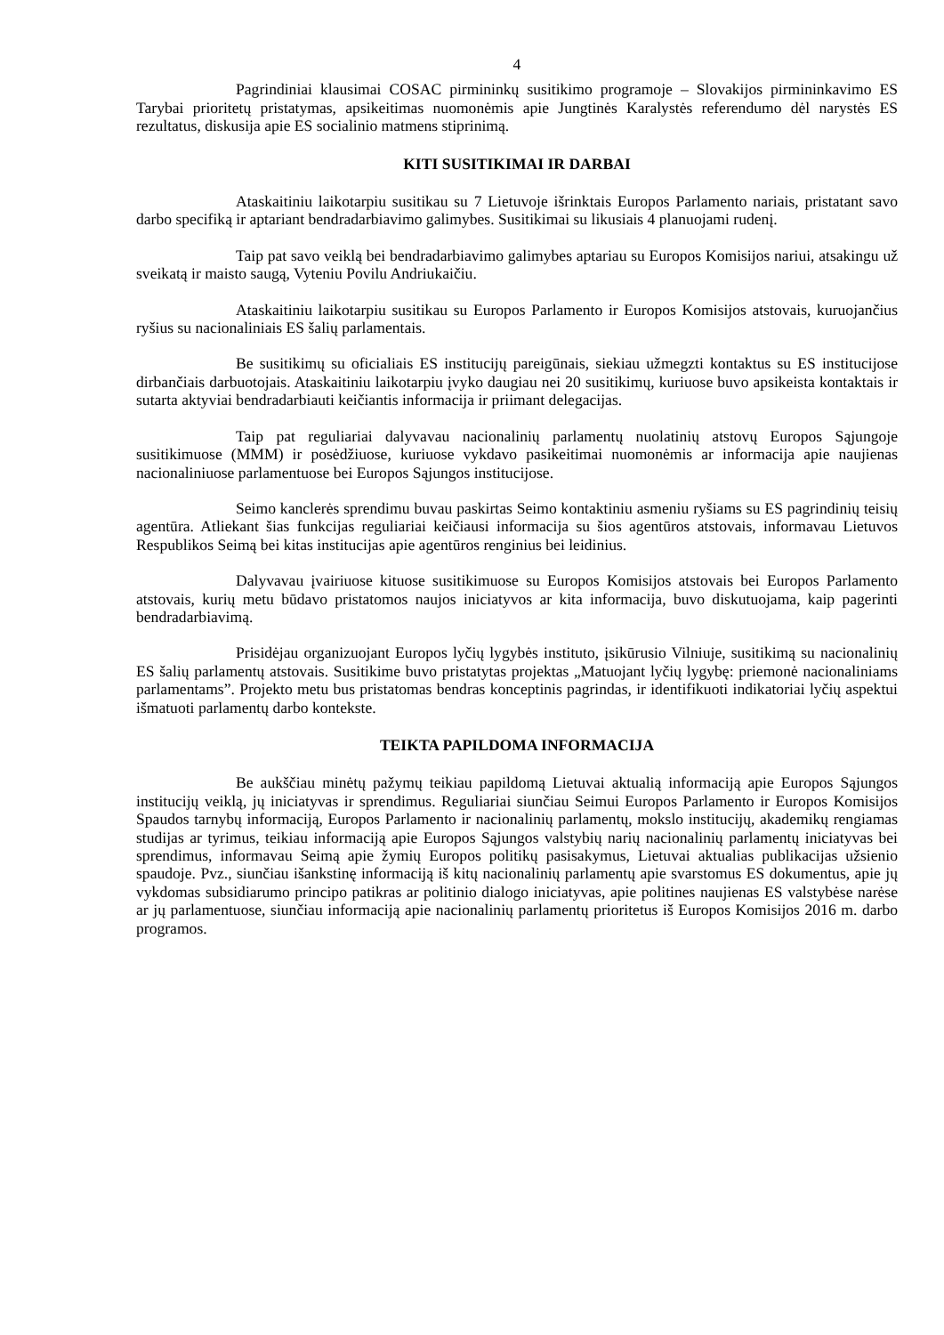4
Pagrindiniai klausimai COSAC pirmininkų susitikimo programoje – Slovakijos pirmininkavimo ES Tarybai prioritetų pristatymas, apsikeitimas nuomonėmis apie Jungtinės Karalystės referendumo dėl narystės ES rezultatus, diskusija apie ES socialinio matmens stiprinimą.
KITI SUSITIKIMAI IR DARBAI
Ataskaitiniu laikotarpiu susitikau su 7 Lietuvoje išrinktais Europos Parlamento nariais, pristatant savo darbo specifiką ir aptariant bendradarbiavimo galimybes. Susitikimai su likusiais 4 planuojami rudenį.
Taip pat savo veiklą bei bendradarbiavimo galimybes aptariau su Europos Komisijos nariui, atsakingu už sveikatą ir maisto saugą, Vyteniu Povilu Andriukaičiu.
Ataskaitiniu laikotarpiu susitikau su Europos Parlamento ir Europos Komisijos atstovais, kuruojančius ryšius su nacionaliniais ES šalių parlamentais.
Be susitikimų su oficialiais ES institucijų pareigūnais, siekiau užmegzti kontaktus su ES institucijose dirbančiais darbuotojais. Ataskaitiniu laikotarpiu įvyko daugiau nei 20 susitikimų, kuriuose buvo apsikeista kontaktais ir sutarta aktyviai bendradarbiauti keičiantis informacija ir priimant delegacijas.
Taip pat reguliariai dalyvavau nacionalinių parlamentų nuolatinių atstovų Europos Sąjungoje susitikimuose (MMM) ir posėdžiuose, kuriuose vykdavo pasikeitimai nuomonėmis ar informacija apie naujienas nacionaliniuose parlamentuose bei Europos Sąjungos institucijose.
Seimo kanclerės sprendimu buvau paskirtas Seimo kontaktiniu asmeniu ryšiams su ES pagrindinių teisių agentūra. Atliekant šias funkcijas reguliariai keičiausi informacija su šios agentūros atstovais, informavau Lietuvos Respublikos Seimą bei kitas institucijas apie agentūros renginius bei leidinius.
Dalyvavau įvairiuose kituose susitikimuose su Europos Komisijos atstovais bei Europos Parlamento atstovais, kurių metu būdavo pristatomos naujos iniciatyvos ar kita informacija, buvo diskutuojama, kaip pagerinti bendradarbiavimą.
Prisidėjau organizuojant Europos lyčių lygybės instituto, įsikūrusio Vilniuje, susitikimą su nacionalinių ES šalių parlamentų atstovais. Susitikime buvo pristatytas projektas „Matuojant lyčių lygybę: priemonė nacionaliniams parlamentams”. Projekto metu bus pristatomas bendras konceptinis pagrindas, ir identifikuoti indikatoriai lyčių aspektui išmatuoti parlamentų darbo kontekste.
TEIKTA PAPILDOMA INFORMACIJA
Be aukščiau minėtų pažymų teikiau papildomą Lietuvai aktualią informaciją apie Europos Sąjungos institucijų veiklą, jų iniciatyvas ir sprendimus. Reguliariai siunčiau Seimui Europos Parlamento ir Europos Komisijos Spaudos tarnybų informaciją, Europos Parlamento ir nacionalinių parlamentų, mokslo institucijų, akademikų rengiamas studijas ar tyrimus, teikiau informaciją apie Europos Sąjungos valstybių narių nacionalinių parlamentų iniciatyvas bei sprendimus, informavau Seimą apie žymių Europos politikų pasisakymus, Lietuvai aktualias publikacijas užsienio spaudoje. Pvz., siunčiau išankstinę informaciją iš kitų nacionalinių parlamentų apie svarstomus ES dokumentus, apie jų vykdomas subsidiarumo principo patikras ar politinio dialogo iniciatyvas, apie politines naujienas ES valstybėse narėse ar jų parlamentuose, siunčiau informaciją apie nacionalinių parlamentų prioritetus iš Europos Komisijos 2016 m. darbo programos.